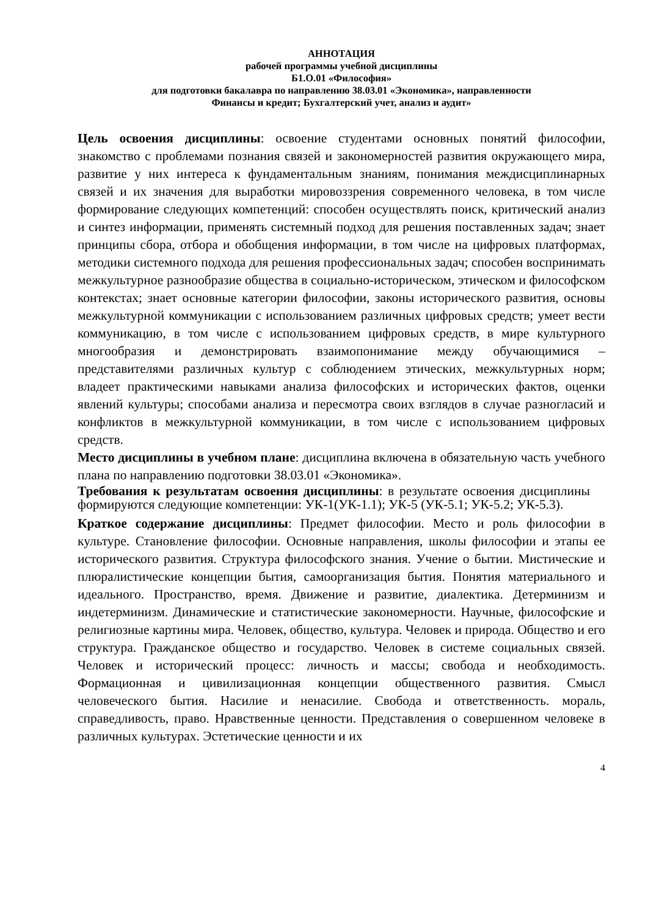АННОТАЦИЯ
рабочей программы учебной дисциплины
Б1.О.01 «Философия»
для подготовки бакалавра по направлению 38.03.01 «Экономика», направленности
Финансы и кредит; Бухгалтерский учет, анализ и аудит»
Цель освоения дисциплины: освоение студентами основных понятий философии, знакомство с проблемами познания связей и закономерностей развития окружающего мира, развитие у них интереса к фундаментальным знаниям, понимания междисциплинарных связей и их значения для выработки мировоззрения современного человека, в том числе формирование следующих компетенций: способен осуществлять поиск, критический анализ и синтез информации, применять системный подход для решения поставленных задач; знает принципы сбора, отбора и обобщения информации, в том числе на цифровых платформах, методики системного подхода для решения профессиональных задач; способен воспринимать межкультурное разнообразие общества в социально-историческом, этическом и философском контекстах; знает основные категории философии, законы исторического развития, основы межкультурной коммуникации с использованием различных цифровых средств; умеет вести коммуникацию, в том числе с использованием цифровых средств, в мире культурного многообразия и демонстрировать взаимопонимание между обучающимися – представителями различных культур с соблюдением этических, межкультурных норм; владеет практическими навыками анализа философских и исторических фактов, оценки явлений культуры; способами анализа и пересмотра своих взглядов в случае разногласий и конфликтов в межкультурной коммуникации, в том числе с использованием цифровых средств.
Место дисциплины в учебном плане: дисциплина включена в обязательную часть учебного плана по направлению подготовки 38.03.01 «Экономика».
Требования к результатам освоения дисциплины: в результате освоения дисциплины формируются следующие компетенции: УК-1(УК-1.1); УК-5 (УК-5.1; УК-5.2; УК-5.3).
Краткое содержание дисциплины: Предмет философии. Место и роль философии в культуре. Становление философии. Основные направления, школы философии и этапы ее исторического развития. Структура философского знания. Учение о бытии. Мистические и плюралистические концепции бытия, самоорганизация бытия. Понятия материального и идеального. Пространство, время. Движение и развитие, диалектика. Детерминизм и индетерминизм. Динамические и статистические закономерности. Научные, философские и религиозные картины мира. Человек, общество, культура. Человек и природа. Общество и его структура. Гражданское общество и государство. Человек в системе социальных связей. Человек и исторический процесс: личность и массы; свобода и необходимость. Формационная и цивилизационная концепции общественного развития. Смысл человеческого бытия. Насилие и ненасилие. Свобода и ответственность. мораль, справедливость, право. Нравственные ценности. Представления о совершенном человеке в различных культурах. Эстетические ценности и их
4